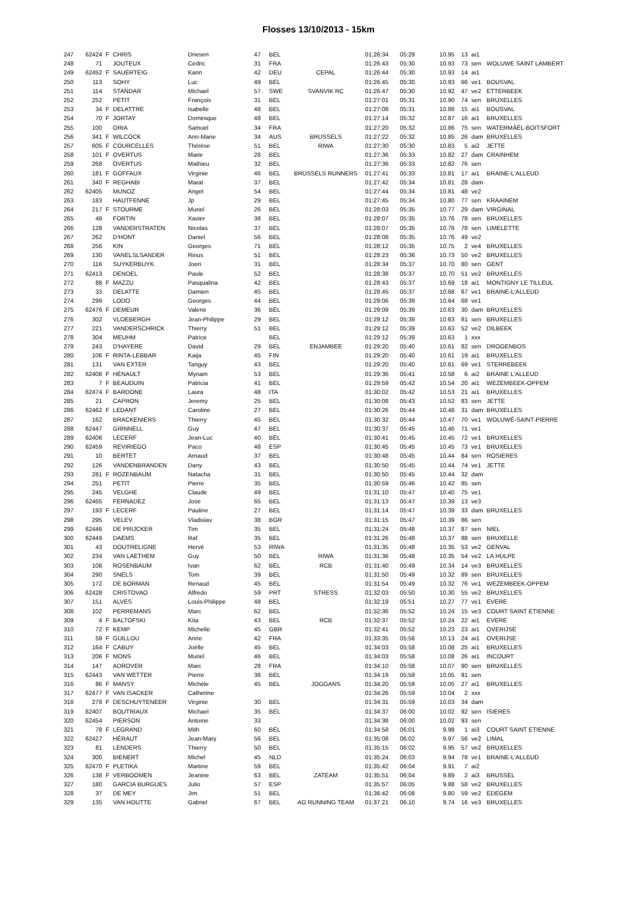Flosses 13/10/2013 - 15km
| 247 | 62424 | F | CHRIS | Driesen | 47 | BEL | | 01:26:34 | 05:29 | 10.95 | 13 | ai1 | |
| 248 | 71 | | JOUTEUX | Cedric | 31 | FRA | | 01:26:43 | 05:30 | 10.93 | 73 | sen | WOLUWE SAINT LAMBERT |
| 249 | 62452 | F | SAUERTEIG | Karin | 42 | DEU | CEPAL | 01:26:44 | 05:30 | 10.93 | 14 | ai1 | |
| 250 | 113 | | SOHY | Luc | 49 | BEL | | 01:26:45 | 05:30 | 10.93 | 66 | ve1 | BOUSVAL |
| 251 | 114 | | STANDAR | Michael | 57 | SWE | SVANVIK RC | 01:26:47 | 05:30 | 10.92 | 47 | ve2 | ETTERBEEK |
| 252 | 252 | | PETIT | François | 31 | BEL | | 01:27:01 | 05:31 | 10.90 | 74 | sen | BRUXELLES |
| 253 | 34 | F | DELATTRE | Isabelle | 48 | BEL | | 01:27:08 | 05:31 | 10.88 | 15 | ai1 | BOUSVAL |
| 254 | 70 | F | JORTAY | Dominique | 48 | BEL | | 01:27:14 | 05:32 | 10.87 | 16 | ai1 | BRUXELLES |
| 255 | 100 | | ORIA | Samuel | 34 | FRA | | 01:27:20 | 05:32 | 10.86 | 75 | sen | WATERMÂËL-BOITSFORT |
| 256 | 341 | F | WILCOCK | Ann-Marie | 34 | AUS | BRUSSELS | 01:27:22 | 05:32 | 10.85 | 26 | dam | BRUXELLES |
| 257 | 605 | F | COURCELLES | Thérèse | 51 | BEL | RIWA | 01:27:30 | 05:30 | 10.83 | 5 | ai2 | JETTE |
| 258 | 101 | F | OVERTUS | Marie | 28 | BEL | | 01:27:36 | 05:33 | 10.82 | 27 | dam | CRAINHEM |
| 259 | 268 | | OVERTUS | Mathieu | 32 | BEL | | 01:27:36 | 05:33 | 10.82 | 76 | sen | |
| 260 | 181 | F | GOFFAUX | Virginie | 46 | BEL | BRUSSELS RUNNERS | 01:27:41 | 05:33 | 10.81 | 17 | ai1 | BRAINE-L'ALLEUD |
| 261 | 340 | F | REGHABI | Maral | 37 | BEL | | 01:27:42 | 05:34 | 10.81 | 28 | dam | |
| 262 | 62405 | | MUNOZ | Angel | 54 | BEL | | 01:27:44 | 05:34 | 10.81 | 48 | ve2 | |
| 263 | 183 | | HAUTFENNE | Jp | 29 | BEL | | 01:27:45 | 05:34 | 10.80 | 77 | sen | KRAAINEM |
| 264 | 217 | F | STOURME | Muriel | 26 | BEL | | 01:28:03 | 05:35 | 10.77 | 29 | dam | VIRGINAL |
| 265 | 49 | | FORTIN | Xavier | 38 | BEL | | 01:28:07 | 05:35 | 10.76 | 78 | sen | BRUXELLES |
| 266 | 128 | | VANDERSTRATEN | Nicolas | 37 | BEL | | 01:28:07 | 05:35 | 10.76 | 78 | sen | LIMELETTE |
| 267 | 262 | | D'HONT | Daniel | 56 | BEL | | 01:28:08 | 05:35 | 10.76 | 49 | ve2 | |
| 268 | 256 | | KIN | Georges | 71 | BEL | | 01:28:12 | 05:35 | 10.75 | 2 | ve4 | BRUXELLES |
| 269 | 130 | | VANELSLSANDER | Rinus | 51 | BEL | | 01:28:23 | 05:36 | 10.73 | 50 | ve2 | BRUXELLES |
| 270 | 116 | | SUYKERBUYK | Joeri | 31 | BEL | | 01:28:34 | 05:37 | 10.70 | 80 | sen | GENT |
| 271 | 62413 | | DENOEL | Paule | 52 | BEL | | 01:28:38 | 05:37 | 10.70 | 51 | ve2 | BRUXELLES |
| 272 | 88 | F | MAZZU | Pasqualina | 42 | BEL | | 01:28:43 | 05:37 | 10.69 | 18 | ai1 | MONTIGNY LE TILLEUL |
| 273 | 33 | | DELATTE | Damien | 45 | BEL | | 01:28:45 | 05:37 | 10.68 | 67 | ve1 | BRAINE-L'ALLEUD |
| 274 | 299 | | LODO | Georges | 44 | BEL | | 01:29:06 | 05:39 | 10.64 | 68 | ve1 | |
| 275 | 62476 | F | DEMEUR | Valerie | 36 | BEL | | 01:29:09 | 05:39 | 10.63 | 30 | dam | BRUXELLES |
| 276 | 302 | | VLOEBERGH | Jean-Philippe | 29 | BEL | | 01:29:12 | 05:39 | 10.63 | 81 | sen | BRUXELLES |
| 277 | 221 | | VANDERSCHRICK | Thierry | 51 | BEL | | 01:29:12 | 05:39 | 10.63 | 52 | ve2 | DILBEEK |
| 278 | 304 | | MEUHM | Patrice | | BEL | | 01:29:12 | 05:39 | 10.63 | 1 | xxx | |
| 279 | 243 | | D'HAYERE | David | 29 | BEL | ENJAMBEE | 01:29:20 | 05:40 | 10.61 | 82 | sen | DROGENBOS |
| 280 | 106 | F | RINTA-LEBBAR | Kaija | 45 | FIN | | 01:29:20 | 05:40 | 10.61 | 19 | ai1 | BRUXELLES |
| 281 | 131 | | VAN EXTER | Tanguy | 43 | BEL | | 01:29:20 | 05:40 | 10.61 | 69 | ve1 | STERREBEEK |
| 282 | 62408 | F | HÉNAULT | Myriam | 53 | BEL | | 01:29:36 | 05:41 | 10.58 | 6 | ai2 | BRAINE L'ALLEUD |
| 283 | 7 | F | BEAUDUIN | Patricia | 41 | BEL | | 01:29:59 | 05:42 | 10.54 | 20 | ai1 | WEZEMBEEK-OPPEM |
| 284 | 62474 | F | BARDONE | Laura | 48 | ITA | | 01:30:02 | 05:42 | 10.53 | 21 | ai1 | BRUXELLES |
| 285 | 21 | | CAPRON | Jeremy | 25 | BEL | | 01:30:08 | 05:43 | 10.52 | 83 | sen | JETTE |
| 286 | 62462 | F | LEDANT | Caroline | 27 | BEL | | 01:30:26 | 05:44 | 10.48 | 31 | dam | BRUXELLES |
| 287 | 162 | | BRACKENIERS | Thierry | 45 | BEL | | 01:30:32 | 05:44 | 10.47 | 70 | ve1 | WOLUWÉ-SAINT-PIERRE |
| 288 | 62447 | | GRINNELL | Guy | 47 | BEL | | 01:30:37 | 05:45 | 10.46 | 71 | ve1 | |
| 289 | 62406 | | LECERF | Jean-Luc | 40 | BEL | | 01:30:41 | 05:45 | 10.45 | 72 | ve1 | BRUXELLES |
| 290 | 62459 | | REVIRIEGO | Paco | 48 | ESP | | 01:30:45 | 05:45 | 10.45 | 73 | ve1 | BRUXELLES |
| 291 | 10 | | BERTET | Arnaud | 37 | BEL | | 01:30:48 | 05:45 | 10.44 | 84 | sen | ROSIERES |
| 292 | 126 | | VANDENBRANDEN | Dany | 43 | BEL | | 01:30:50 | 05:45 | 10.44 | 74 | ve1 | JETTE |
| 293 | 281 | F | ROZENBAUM | Natacha | 31 | BEL | | 01:30:50 | 05:45 | 10.44 | 32 | dam | |
| 294 | 251 | | PETIT | Pierre | 35 | BEL | | 01:30:59 | 05:46 | 10.42 | 85 | sen | |
| 295 | 245 | | VELGHE | Claude | 49 | BEL | | 01:31:10 | 05:47 | 10.40 | 75 | ve1 | |
| 296 | 62465 | | FERNADEZ | Jose | 65 | BEL | | 01:31:13 | 05:47 | 10.39 | 13 | ve3 | |
| 297 | 193 | F | LECERF | Pauline | 27 | BEL | | 01:31:14 | 05:47 | 10.39 | 33 | dam | BRUXELLES |
| 298 | 295 | | VELEV | Vladislav | 38 | BGR | | 01:31:15 | 05:47 | 10.39 | 86 | sen | |
| 299 | 62446 | | DE PRIJCKER | Tim | 35 | BEL | | 01:31:24 | 05:48 | 10.37 | 87 | sen | NIEL |
| 300 | 62449 | | DAEMS | Raf | 35 | BEL | | 01:31:26 | 05:48 | 10.37 | 88 | sen | BRUXELLE |
| 301 | 43 | | DOUTRELIGNE | Hervé | 53 | RIWA | | 01:31:35 | 05:48 | 10.35 | 53 | ve2 | GENVAL |
| 302 | 234 | | VAN LAETHEM | Guy | 50 | BEL | RIWA | 01:31:36 | 05:48 | 10.35 | 54 | ve2 | LA HULPE |
| 303 | 108 | | ROSENBAUM | Ivan | 62 | BEL | RCB | 01:31:40 | 05:49 | 10.34 | 14 | ve3 | BRUXELLES |
| 304 | 290 | | SNELS | Tom | 39 | BEL | | 01:31:50 | 05:49 | 10.32 | 89 | sen | BRUXELLES |
| 305 | 172 | | DE BORMAN | Renaud | 45 | BEL | | 01:31:54 | 05:49 | 10.32 | 76 | ve1 | WEZEMBEEK-OPPEM |
| 306 | 62428 | | CRISTOVAO | Alfredo | 59 | PRT | STRESS | 01:32:03 | 05:50 | 10.30 | 55 | ve2 | BRUXELLES |
| 307 | 151 | | ALVES | Louis-Philippe | 48 | BEL | | 01:32:19 | 05:51 | 10.27 | 77 | ve1 | EVERE |
| 308 | 102 | | PERREMANS | Marc | 62 | BEL | | 01:32:36 | 05:52 | 10.24 | 15 | ve3 | COURT SAINT ETIENNE |
| 309 | 4 | F | BALTOFSKI | Kita | 43 | BEL | RCB | 01:32:37 | 05:52 | 10.24 | 22 | ai1 | EVERE |
| 310 | 72 | F | KEMP | Michelle | 45 | GBR | | 01:32:41 | 05:52 | 10.23 | 23 | ai1 | OVERIJSE |
| 311 | 59 | F | GUILLOU | Anne | 42 | FRA | | 01:33:35 | 05:56 | 10.13 | 24 | ai1 | OVERIJSE |
| 312 | 164 | F | CABUY | Joëlle | 45 | BEL | | 01:34:03 | 05:58 | 10.08 | 25 | ai1 | BRUXELLES |
| 313 | 206 | F | MONS | Muriel | 46 | BEL | | 01:34:03 | 05:58 | 10.08 | 26 | ai1 | INCOURT |
| 314 | 147 | | ADROVER | Marc | 28 | FRA | | 01:34:10 | 05:58 | 10.07 | 90 | sen | BRUXELLES |
| 315 | 62443 | | VAN WETTER | Pierre | 38 | BEL | | 01:34:19 | 05:59 | 10.05 | 91 | sen | |
| 316 | 86 | F | MANSY | Michèle | 45 | BEL | JOGGANS | 01:34:20 | 05:59 | 10.05 | 27 | ai1 | BRUXELLES |
| 317 | 62477 | F | VAN ISACKER | Catherine | | | | 01:34:26 | 05:59 | 10.04 | 2 | xxx | |
| 318 | 278 | F | DESCHUYTENEER | Virginie | 30 | BEL | | 01:34:31 | 05:59 | 10.03 | 34 | dam | |
| 319 | 62407 | | BOUTRIAUX | Michael | 35 | BEL | | 01:34:37 | 06:00 | 10.02 | 92 | sen | ISIERES |
| 320 | 62454 | | PIERSON | Antoine | 33 | | | 01:34:38 | 06:00 | 10.02 | 93 | sen | |
| 321 | 78 | F | LEGRAND | Mith | 60 | BEL | | 01:34:58 | 06:01 | 9.98 | 1 | ai3 | COURT SAINT ETIENNE |
| 322 | 62427 | | HÉRAUT | Jean-Mary | 56 | BEL | | 01:35:08 | 06:02 | 9.97 | 56 | ve2 | LIMAL |
| 323 | 81 | | LENDERS | Thierry | 50 | BEL | | 01:35:15 | 06:02 | 9.95 | 57 | ve2 | BRUXELLES |
| 324 | 300 | | BIENERT | Michel | 45 | NLD | | 01:35:24 | 06:03 | 9.94 | 78 | ve1 | BRAINE-L'ALLEUD |
| 325 | 62470 | F | PLETIKA | Martine | 59 | BEL | | 01:35:42 | 06:04 | 9.91 | 7 | ai2 | |
| 326 | 138 | F | VERBOOMEN | Jeanine | 63 | BEL | ZATEAM | 01:35:51 | 06:04 | 9.89 | 2 | ai3 | BRUSSEL |
| 327 | 180 | | GARCIA BURGUES | Julio | 57 | ESP | | 01:35:57 | 06:05 | 9.88 | 58 | ve2 | BRUXELLES |
| 328 | 37 | | DE MEY | Jim | 51 | BEL | | 01:36:42 | 06:08 | 9.80 | 59 | ve2 | EDEGEM |
| 329 | 135 | | VAN HOUTTE | Gabriel | 67 | BEL | AG RUNNING TEAM | 01:37:21 | 06:10 | 9.74 | 16 | ve3 | BRUXELLES |